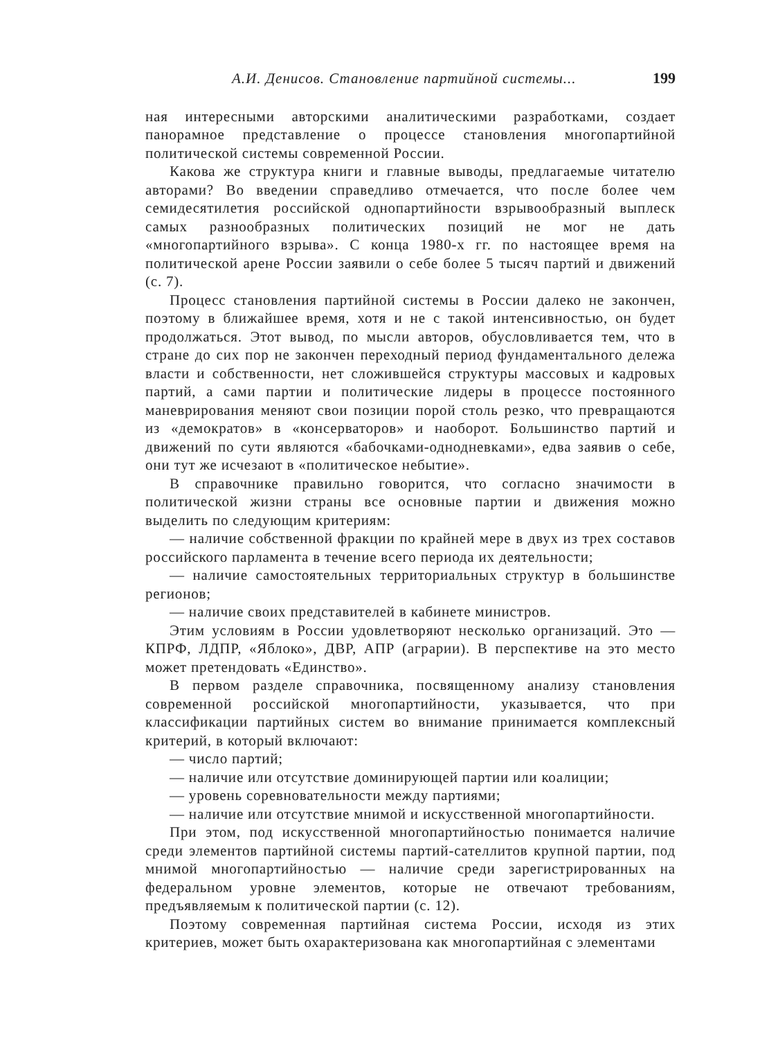А.И. Денисов. Становление партийной системы... 199
ная интересными авторскими аналитическими разработками, создает панорамное представление о процессе становления многопартийной политической системы современной России.
Какова же структура книги и главные выводы, предлагаемые читателю авторами? Во введении справедливо отмечается, что после более чем семидесятилетия российской однопартийности взрывообразный выплеск самых разнообразных политических позиций не мог не дать «многопартийного взрыва». С конца 1980-х гг. по настоящее время на политической арене России заявили о себе более 5 тысяч партий и движений (с. 7).
Процесс становления партийной системы в России далеко не закончен, поэтому в ближайшее время, хотя и не с такой интенсивностью, он будет продолжаться. Этот вывод, по мысли авторов, обусловливается тем, что в стране до сих пор не закончен переходный период фундаментального дележа власти и собственности, нет сложившейся структуры массовых и кадровых партий, а сами партии и политические лидеры в процессе постоянного маневрирования меняют свои позиции порой столь резко, что превращаются из «демократов» в «консерваторов» и наоборот. Большинство партий и движений по сути являются «бабочками-однодневками», едва заявив о себе, они тут же исчезают в «политическое небытие».
В справочнике правильно говорится, что согласно значимости в политической жизни страны все основные партии и движения можно выделить по следующим критериям:
— наличие собственной фракции по крайней мере в двух из трех составов российского парламента в течение всего периода их деятельности;
— наличие самостоятельных территориальных структур в большинстве регионов;
— наличие своих представителей в кабинете министров.
Этим условиям в России удовлетворяют несколько организаций. Это — КПРФ, ЛДПР, «Яблоко», ДВР, АПР (аграрии). В перспективе на это место может претендовать «Единство».
В первом разделе справочника, посвященному анализу становления современной российской многопартийности, указывается, что при классификации партийных систем во внимание принимается комплексный критерий, в который включают:
— число партий;
— наличие или отсутствие доминирующей партии или коалиции;
— уровень соревновательности между партиями;
— наличие или отсутствие мнимой и искусственной многопартийности.
При этом, под искусственной многопартийностью понимается наличие среди элементов партийной системы партий-сателлитов крупной партии, под мнимой многопартийностью — наличие среди зарегистрированных на федеральном уровне элементов, которые не отвечают требованиям, предъявляемым к политической партии (с. 12).
Поэтому современная партийная система России, исходя из этих критериев, может быть охарактеризована как многопартийная с элементами